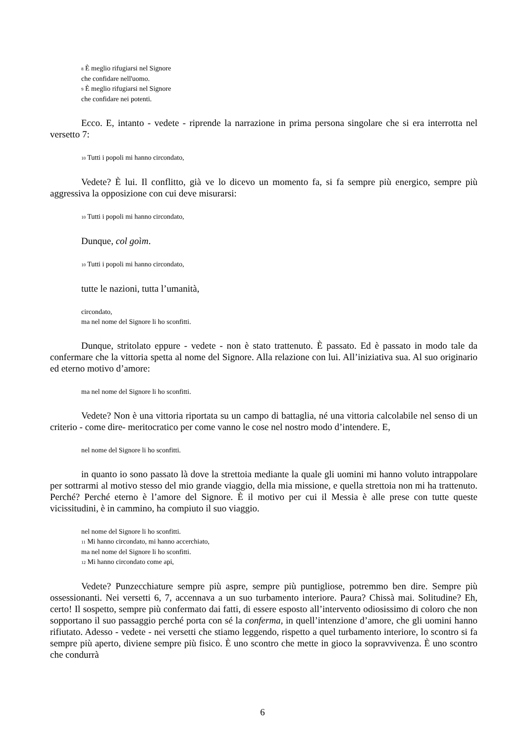<sub>8</sub> È meglio rifugiarsi nel Signore
che confidare nell'uomo.
<sub>9</sub> È meglio rifugiarsi nel Signore
che confidare nei potenti.
Ecco. E, intanto - vedete - riprende la narrazione in prima persona singolare che si era interrotta nel versetto 7:
<sub>10</sub> Tutti i popoli mi hanno circondato,
Vedete? È lui. Il conflitto, già ve lo dicevo un momento fa, si fa sempre più energico, sempre più aggressiva la opposizione con cui deve misurarsi:
<sub>10</sub> Tutti i popoli mi hanno circondato,
Dunque, col goìm.
<sub>10</sub> Tutti i popoli mi hanno circondato,
tutte le nazioni, tutta l’umanità,
circondato,
ma nel nome del Signore li ho sconfitti.
Dunque, stritolato eppure - vedete - non è stato trattenuto. È passato. Ed è passato in modo tale da confermare che la vittoria spetta al nome del Signore. Alla relazione con lui. All’iniziativa sua. Al suo originario ed eterno motivo d’amore:
ma nel nome del Signore li ho sconfitti.
Vedete? Non è una vittoria riportata su un campo di battaglia, né una vittoria calcolabile nel senso di un criterio - come dire- meritocratico per come vanno le cose nel nostro modo d’intendere. E,
nel nome del Signore li ho sconfitti.
in quanto io sono passato là dove la strettoia mediante la quale gli uomini mi hanno voluto intrappolare per sottrarmi al motivo stesso del mio grande viaggio, della mia missione, e quella strettoia non mi ha trattenuto. Perché? Perché eterno è l’amore del Signore. È il motivo per cui il Messia è alle prese con tutte queste vicissitudini, è in cammino, ha compiuto il suo viaggio.
nel nome del Signore li ho sconfitti.
<sub>11</sub> Mi hanno circondato, mi hanno accerchiato,
ma nel nome del Signore li ho sconfitti.
<sub>12</sub> Mi hanno circondato come api,
Vedete? Punzecchiature sempre più aspre, sempre più puntigliose, potremmo ben dire. Sempre più ossessionanti. Nei versetti 6, 7, accennava a un suo turbamento interiore. Paura? Chissà mai. Solitudine? Eh, certo! Il sospetto, sempre più confermato dai fatti, di essere esposto all’intervento odiosissimo di coloro che non sopportano il suo passaggio perché porta con sé la conferma, in quell’intenzione d’amore, che gli uomini hanno rifiutato. Adesso - vedete - nei versetti che stiamo leggendo, rispetto a quel turbamento interiore, lo scontro si fa sempre più aperto, diviene sempre più fisico. È uno scontro che mette in gioco la sopravvivenza. È uno scontro che condurrà
6